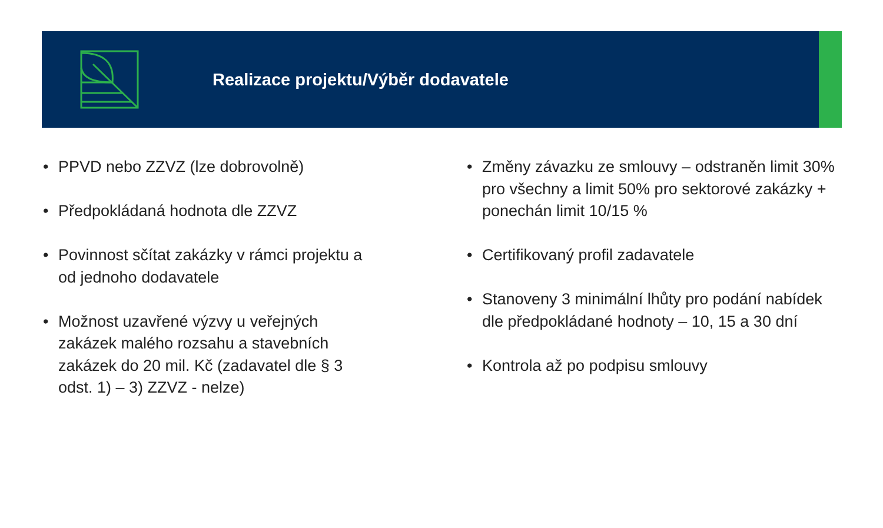Realizace projektu/Výběr dodavatele
• PPVD nebo ZZVZ (lze dobrovolně)
• Předpokládaná hodnota dle ZZVZ
• Povinnost sčítat zakázky v rámci projektu a od jednoho dodavatele
• Možnost uzavřené výzvy u veřejných zakázek malého rozsahu a stavebních zakázek do 20 mil. Kč (zadavatel dle § 3 odst. 1) – 3) ZZVZ - nelze)
• Změny závazku ze smlouvy – odstraněn limit 30% pro všechny a limit 50% pro sektorové zakázky + ponechán limit 10/15 %
• Certifikovaný profil zadavatele
• Stanoveny 3 minimální lhůty pro podání nabídek dle předpokládané hodnoty – 10, 15 a 30 dní
• Kontrola až po podpisu smlouvy